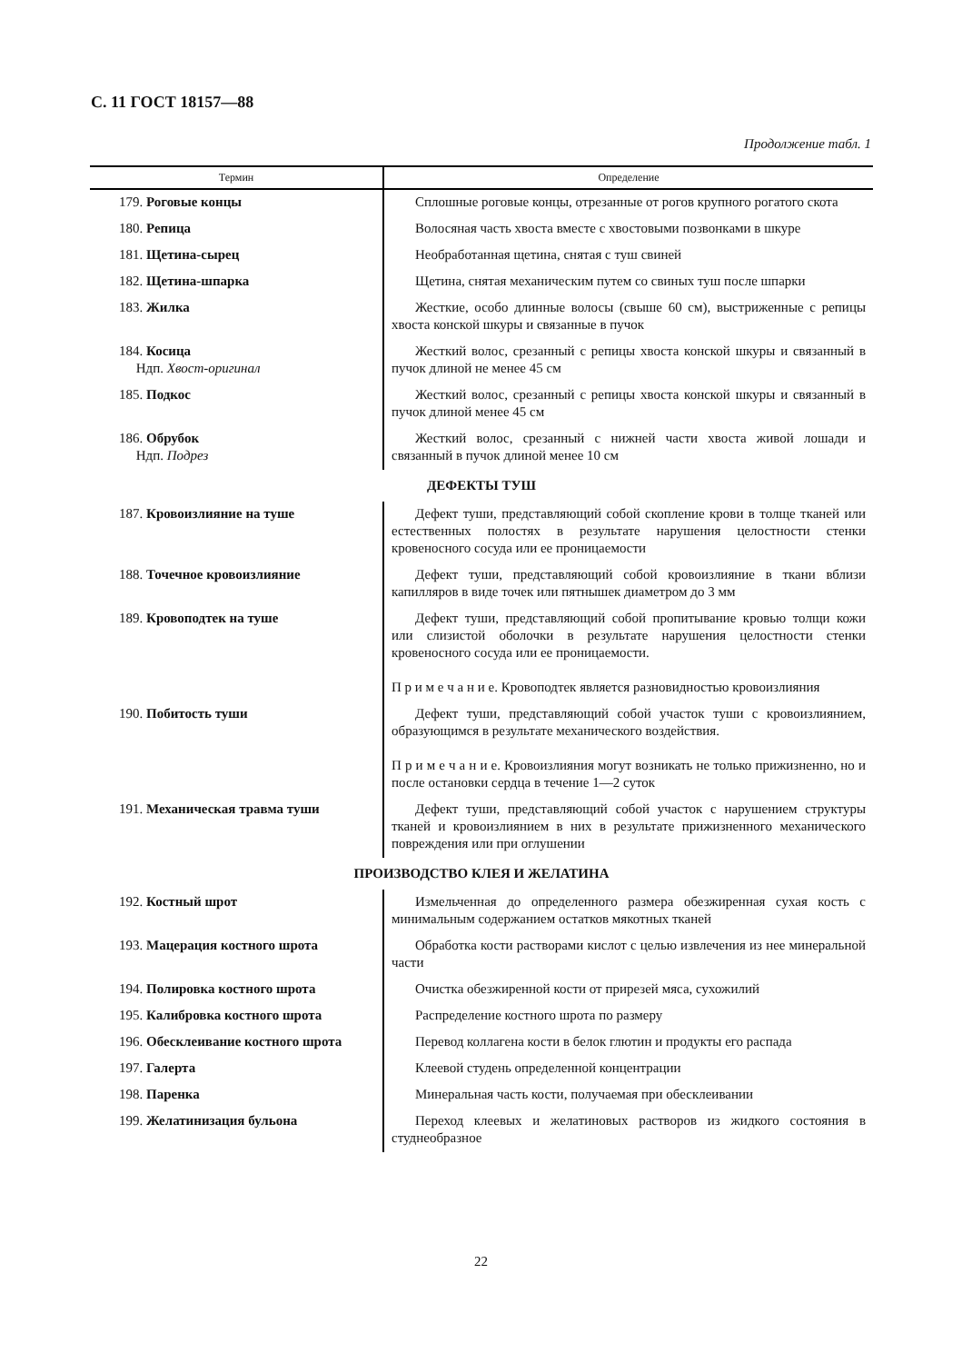С. 11 ГОСТ 18157—88
Продолжение табл. 1
| Термин | Определение |
| --- | --- |
| 179. Роговые концы | Сплошные роговые концы, отрезанные от рогов крупного рогатого скота |
| 180. Репица | Волосяная часть хвоста вместе с хвостовыми позвонками в шкуре |
| 181. Щетина-сырец | Необработанная щетина, снятая с туш свиней |
| 182. Щетина-шпарка | Щетина, снятая механическим путем со свиных туш после шпарки |
| 183. Жилка | Жесткие, особо длинные волосы (свыше 60 см), выстриженные с репицы хвоста конской шкуры и связанные в пучок |
| 184. Косица Ндп. Хвост-оригинал | Жесткий волос, срезанный с репицы хвоста конской шкуры и связанный в пучок длиной не менее 45 см |
| 185. Подкос | Жесткий волос, срезанный с репицы хвоста конской шкуры и связанный в пучок длиной менее 45 см |
| 186. Обрубок Ндп. Подрез | Жесткий волос, срезанный с нижней части хвоста живой лошади и связанный в пучок длиной менее 10 см |
| ДЕФЕКТЫ ТУШ | |
| 187. Кровоизлияние на туше | Дефект туши, представляющий собой скопление крови в толще тканей или естественных полостях в результате нарушения целостности стенки кровеносного сосуда или ее проницаемости |
| 188. Точечное кровоизлияние | Дефект туши, представляющий собой кровоизлияние в ткани вблизи капилляров в виде точек или пятнышек диаметром до 3 мм |
| 189. Кровоподтек на туше | Дефект туши, представляющий собой пропитывание кровью толщи кожи или слизистой оболочки в результате нарушения целостности стенки кровеносного сосуда или ее проницаемости. П р и м е ч а н и е. Кровоподтек является разновидностью кровоизлияния |
| 190. Побитость туши | Дефект туши, представляющий собой участок туши с кровоизлиянием, образующимся в результате механического воздействия. П р и м е ч а н и е. Кровоизлияния могут возникать не только прижизненно, но и после остановки сердца в течение 1—2 суток |
| 191. Механическая травма туши | Дефект туши, представляющий собой участок с нарушением структуры тканей и кровоизлиянием в них в результате прижизненного механического повреждения или при оглушении |
| ПРОИЗВОДСТВО КЛЕЯ И ЖЕЛАТИНА | |
| 192. Костный шрот | Измельченная до определенного размера обезжиренная сухая кость с минимальным содержанием остатков мякотных тканей |
| 193. Мацерация костного шрота | Обработка кости растворами кислот с целью извлечения из нее минеральной части |
| 194. Полировка костного шрота | Очистка обезжиренной кости от прирезей мяса, сухожилий |
| 195. Калибровка костного шрота | Распределение костного шрота по размеру |
| 196. Обесклеивание костного шрота | Перевод коллагена кости в белок глютин и продукты его распада |
| 197. Галерта | Клеевой студень определенной концентрации |
| 198. Паренка | Минеральная часть кости, получаемая при обесклеивании |
| 199. Желатинизация бульона | Переход клеевых и желатиновых растворов из жидкого состояния в студнеобразное |
22